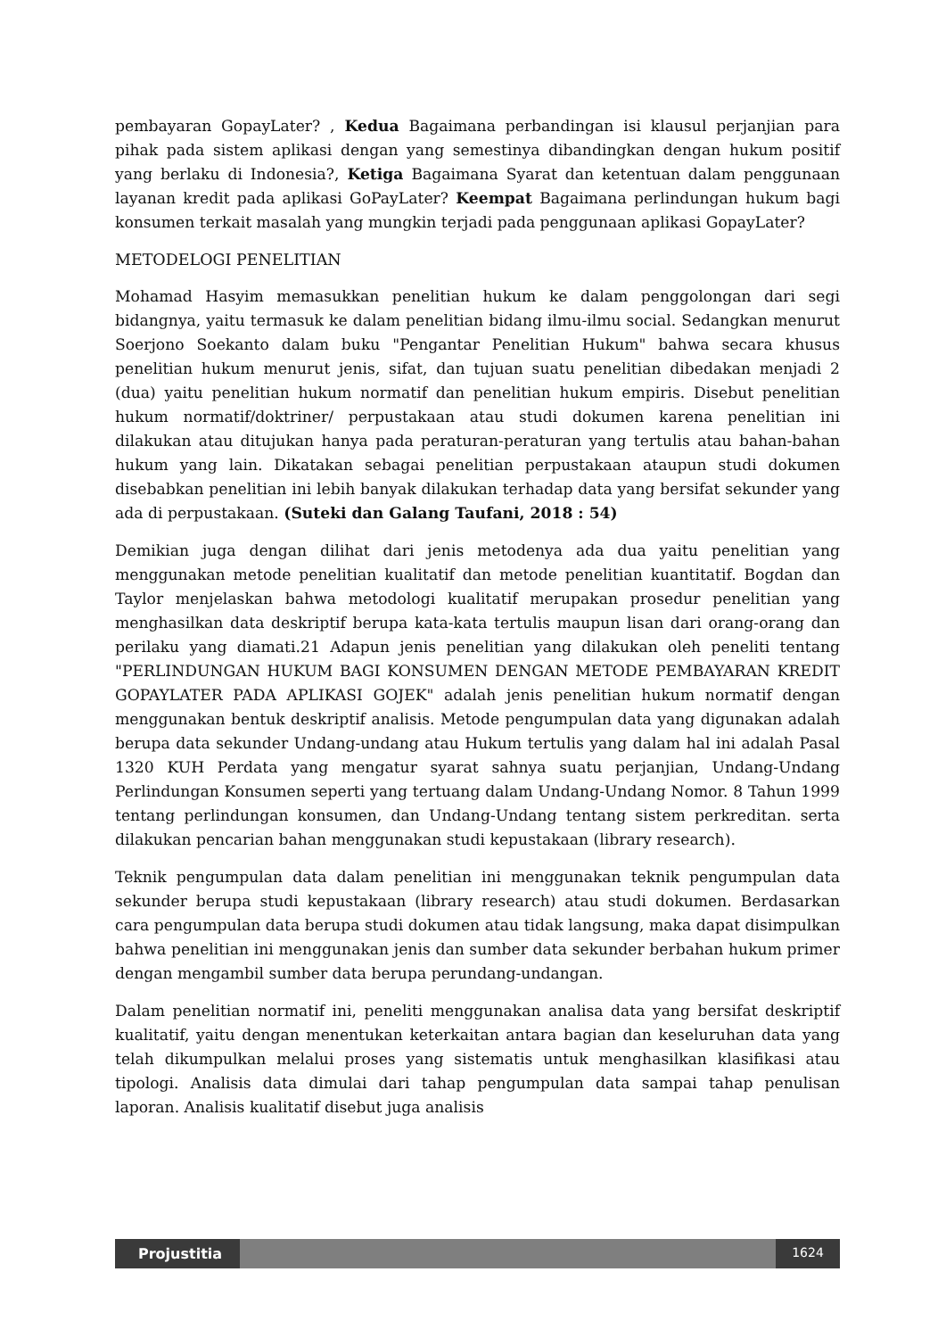pembayaran GopayLater? , Kedua Bagaimana perbandingan isi klausul perjanjian para pihak pada sistem aplikasi dengan yang semestinya dibandingkan dengan hukum positif yang berlaku di Indonesia?, Ketiga Bagaimana Syarat dan ketentuan dalam penggunaan layanan kredit pada aplikasi GoPayLater? Keempat Bagaimana perlindungan hukum bagi konsumen terkait masalah yang mungkin terjadi pada penggunaan aplikasi GopayLater?
METODELOGI PENELITIAN
Mohamad Hasyim memasukkan penelitian hukum ke dalam penggolongan dari segi bidangnya, yaitu termasuk ke dalam penelitian bidang ilmu-ilmu social. Sedangkan menurut Soerjono Soekanto dalam buku "Pengantar Penelitian Hukum" bahwa secara khusus penelitian hukum menurut jenis, sifat, dan tujuan suatu penelitian dibedakan menjadi 2 (dua) yaitu penelitian hukum normatif dan penelitian hukum empiris. Disebut penelitian hukum normatif/doktriner/ perpustakaan atau studi dokumen karena penelitian ini dilakukan atau ditujukan hanya pada peraturan-peraturan yang tertulis atau bahan-bahan hukum yang lain. Dikatakan sebagai penelitian perpustakaan ataupun studi dokumen disebabkan penelitian ini lebih banyak dilakukan terhadap data yang bersifat sekunder yang ada di perpustakaan. (Suteki dan Galang Taufani, 2018 : 54)
Demikian juga dengan dilihat dari jenis metodenya ada dua yaitu penelitian yang menggunakan metode penelitian kualitatif dan metode penelitian kuantitatif. Bogdan dan Taylor menjelaskan bahwa metodologi kualitatif merupakan prosedur penelitian yang menghasilkan data deskriptif berupa kata-kata tertulis maupun lisan dari orang-orang dan perilaku yang diamati.21 Adapun jenis penelitian yang dilakukan oleh peneliti tentang "PERLINDUNGAN HUKUM BAGI KONSUMEN DENGAN METODE PEMBAYARAN KREDIT GOPAYLATER PADA APLIKASI GOJEK" adalah jenis penelitian hukum normatif dengan menggunakan bentuk deskriptif analisis. Metode pengumpulan data yang digunakan adalah berupa data sekunder Undang-undang atau Hukum tertulis yang dalam hal ini adalah Pasal 1320 KUH Perdata yang mengatur syarat sahnya suatu perjanjian, Undang-Undang Perlindungan Konsumen seperti yang tertuang dalam Undang-Undang Nomor. 8 Tahun 1999 tentang perlindungan konsumen, dan Undang-Undang tentang sistem perkreditan. serta dilakukan pencarian bahan menggunakan studi kepustakaan (library research).
Teknik pengumpulan data dalam penelitian ini menggunakan teknik pengumpulan data sekunder berupa studi kepustakaan (library research) atau studi dokumen. Berdasarkan cara pengumpulan data berupa studi dokumen atau tidak langsung, maka dapat disimpulkan bahwa penelitian ini menggunakan jenis dan sumber data sekunder berbahan hukum primer dengan mengambil sumber data berupa perundang-undangan.
Dalam penelitian normatif ini, peneliti menggunakan analisa data yang bersifat deskriptif kualitatif, yaitu dengan menentukan keterkaitan antara bagian dan keseluruhan data yang telah dikumpulkan melalui proses yang sistematis untuk menghasilkan klasifikasi atau tipologi. Analisis data dimulai dari tahap pengumpulan data sampai tahap penulisan laporan. Analisis kualitatif disebut juga analisis
Projustitia
1624